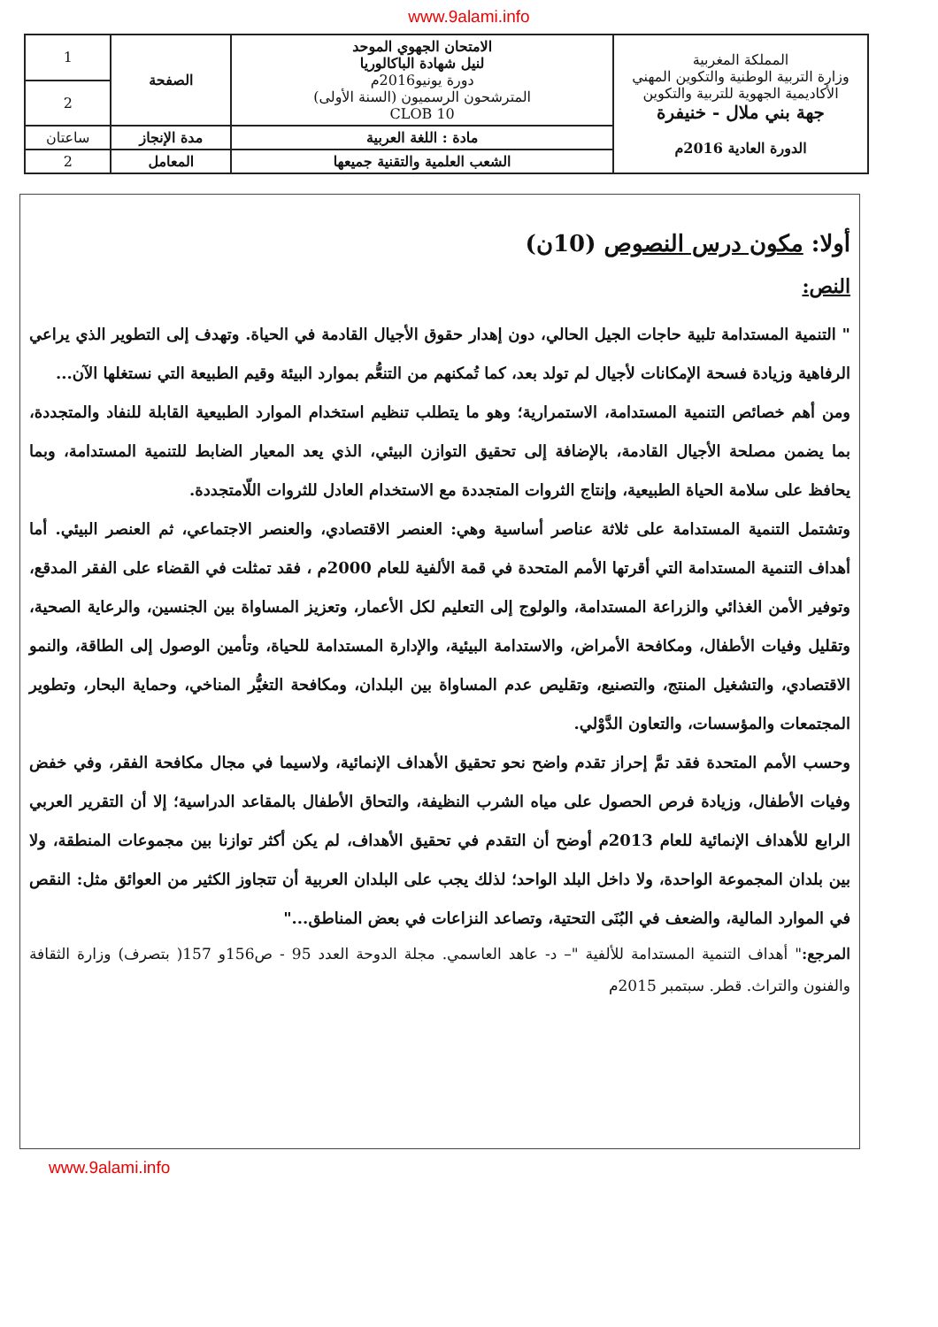www.9alami.info
| المملكة المغربية وزارة التربية الوطنية والتكوين المهني الأكاديمية الجهوية للتربية والتكوين جهة بني ملال - خنيفرة الدورة العادية 2016م | الامتحان الجهوي الموحد لنيل شهادة الباكالوريا دورة يونيو2016م المترشحون الرسميون (السنة الأولى) 10 CLOB | الصفحة | 1 |
| | | | 2 |
| | مادة : اللغة العربية | مدة الإنجاز | ساعتان |
| | الشعب العلمية والتقنية جميعها | المعامل | 2 |
أولا: مكون درس النصوص (10ن)
النص:
" التنمية المستدامة تلبية حاجات الجيل الحالي، دون إهدار حقوق الأجيال القادمة في الحياة. وتهدف إلى التطوير الذي يراعي الرفاهية وزيادة فسحة الإمكانات لأجيال لم تولد بعد، كما تُمكنهم من التنعُّم بموارد البيئة وقيم الطبيعة التي نستغلها الآن...
ومن أهم خصائص التنمية المستدامة، الاستمرارية؛ وهو ما يتطلب تنظيم استخدام الموارد الطبيعية القابلة للنفاد والمتجددة، بما يضمن مصلحة الأجيال القادمة، بالإضافة إلى تحقيق التوازن البيئي، الذي يعد المعيار الضابط للتنمية المستدامة، وبما يحافظ على سلامة الحياة الطبيعية، وإنتاج الثروات المتجددة مع الاستخدام العادل للثروات اللّامتجددة.
وتشتمل التنمية المستدامة على ثلاثة عناصر أساسية وهي: العنصر الاقتصادي، والعنصر الاجتماعي، ثم العنصر البيئي. أما أهداف التنمية المستدامة التي أقرتها الأمم المتحدة في قمة الألفية للعام 2000م ، فقد تمثلت في القضاء على الفقر المدقع، وتوفير الأمن الغذائي والزراعة المستدامة، والولوج إلى التعليم لكل الأعمار، وتعزيز المساواة بين الجنسين، والرعاية الصحية، وتقليل وفيات الأطفال، ومكافحة الأمراض، والاستدامة البيئية، والإدارة المستدامة للحياة، وتأمين الوصول إلى الطاقة، والنمو الاقتصادي، والتشغيل المنتج، والتصنيع، وتقليص عدم المساواة بين البلدان، ومكافحة التغيُّر المناخي، وحماية البحار، وتطوير المجتمعات والمؤسسات، والتعاون الدَّوْلي.
وحسب الأمم المتحدة فقد تمَّ إحراز تقدم واضح نحو تحقيق الأهداف الإنمائية، ولاسيما في مجال مكافحة الفقر، وفي خفض وفيات الأطفال، وزيادة فرص الحصول على مياه الشرب النظيفة، والتحاق الأطفال بالمقاعد الدراسية؛ إلا أن التقرير العربي الرابع للأهداف الإنمائية للعام 2013م أوضح أن التقدم في تحقيق الأهداف، لم يكن أكثر توازنا بين مجموعات المنطقة، ولا بين بلدان المجموعة الواحدة، ولا داخل البلد الواحد؛ لذلك يجب على البلدان العربية أن تتجاوز الكثير من العوائق مثل: النقص في الموارد المالية، والضعف في البُنَى التحتية، وتصاعد النزاعات في بعض المناطق..."
المرجع:" أهداف التنمية المستدامة للألفية "– د- عاهد العاسمي. مجلة الدوحة العدد 95 - ص156و 157( بتصرف) وزارة الثقافة والفنون والتراث. قطر. سبتمبر 2015م
www.9alami.info